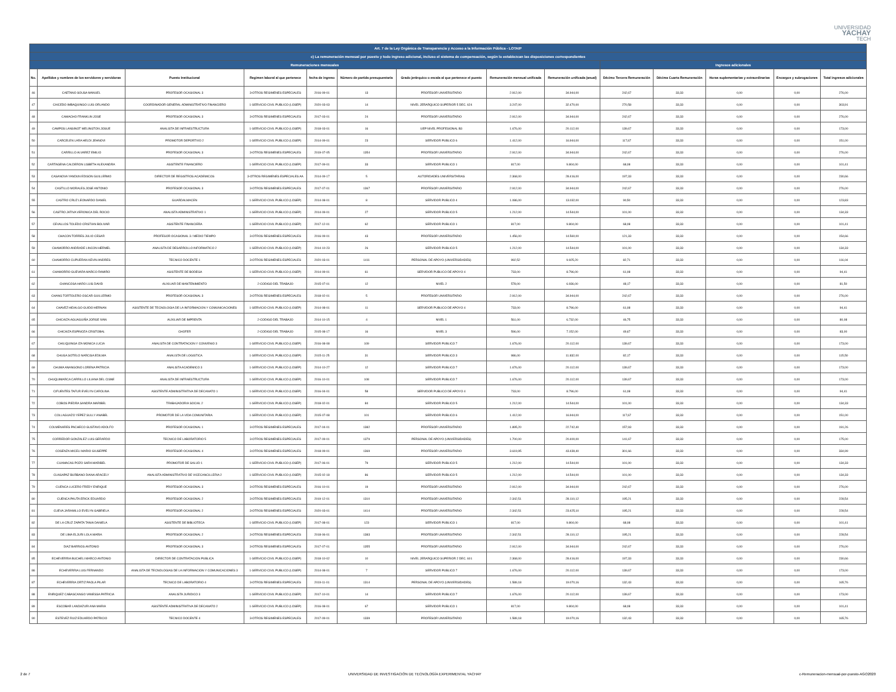UNIVERSIDAD
YACHAY
TECH
| Art. 7 de la Ley Orgánica de Transparencia y Acceso a la Información Pública - LOTAIP | | | | | | | | | | | | | |
| c) La remuneración mensual por puesto y todo ingreso adicional, incluso el sistema de compensación, según lo establezcan las disposiciones correspondientes | | | | | | | | | | | | | |
| Remuneraciones mensuales | | | | | | | | | Ingresos adicionales | | | | |
| No. | Apellidos y nombres de los servidores y servidoras | Puesto Institucional | Regimen laboral al que pertenece | fecha de ingreso | Número de partida presupuestaria | Grado jerárquico o escala al que pertenece el puesto | Remuneración mensual unificada | Remuneración unificada (anual) | Décimo Tercera Remuneración | Décima Cuarta Remuneración | Horas suplementarias y extraordinarias | Encargos y subrogaciones | Total ingresos adicionales |
| 46 | CAETANO SOUSA MANUEL | PROFESOR OCASIONAL 3 | 3-OTROS REGIMENES ESPECIALES | 2016-09-01 | 13 | PROFESOR UNIVERSITARIO | 2.912,00 | 34.944,00 | 242,67 | 33,33 | 0,00 | 0,00 | 276,00 |
| 47 | CAICEDO IMBAQUINGO LUIS ORLANDO | COORDINADOR GENERAL ADMINISTRATIVO FINANCIERO | 1-SERVICIO CIVIL PUBLICO (LOSEP) | 2020-03-03 | 14 | NIVEL JERARQUICO SUPERIOR 5 DEC. 624 | 3.247,00 | 32.470,00 | 270,58 | 33,33 | 0,00 | 0,00 | 303,91 |
| 48 | CAMACHO FRANKLIN JOSE | PROFESOR OCASIONAL 3 | 3-OTROS REGIMENES ESPECIALES | 2017-03-01 | 24 | PROFESOR UNIVERSITARIO | 2.912,00 | 34.944,00 | 242,67 | 33,33 | 0,00 | 0,00 | 276,00 |
| 49 | CAMPOS LANSINOT WELINGTON JOSUE | ANALISTA DE INFRAESTRUCTURA | 1-SERVICIO CIVIL PUBLICO (LOSEP) | 2018-03-01 | 16 | UEP NIVEL PROFESIONAL B3 | 1.676,00 | 20.112,00 | 139,67 | 33,33 | 0,00 | 0,00 | 173,00 |
| 50 | CARCELEN LARA HELDI JEHNOVI | PROMOTOR DEPORTIVO 2 | 1-SERVICIO CIVIL PUBLICO (LOSEP) | 2014-09-01 | 23 | SERVIDOR PUBLICO 6 | 1.412,00 | 16.944,00 | 117,67 | 33,33 | 0,00 | 0,00 | 151,00 |
| 51 | CARRILLO ALVAREZ EMILIO | PROFESOR OCASIONAL 3 | 3-OTROS REGIMENES ESPECIALES | 2019-07-05 | 1354 | PROFESOR UNIVERSITARIO | 2.912,00 | 34.944,00 | 242,67 | 33,33 | 0,00 | 0,00 | 276,00 |
| 52 | CARTAGENA CALDERON LISBETH ALEXANDRA | ASISTENTE FINANCIERO | 1-SERVICIO CIVIL PUBLICO (LOSEP) | 2017-09-01 | 33 | SERVIDOR PUBLICO 1 | 817,00 | 9.804,00 | 68,08 | 33,33 | 0,00 | 0,00 | 101,41 |
| 53 | CASANOVA YANDUN EDISON GUILLERMO | DIRECTOR DE REGISTROS ACADEMICOS | 3-OTROS REGIMENES ESPECIALES AA | 2014-09-17 | 5 | AUTORIDADES UNIVERSITARIAS | 2.368,00 | 28.416,00 | 197,33 | 33,33 | 0,00 | 0,00 | 230,66 |
| 54 | CASTILLO MORALES JOSE ANTONIO | PROFESOR OCASIONAL 3 | 3-OTROS REGIMENES ESPECIALES | 2017-07-01 | 1367 | PROFESOR UNIVERSITARIO | 2.912,00 | 34.944,00 | 242,67 | 33,33 | 0,00 | 0,00 | 276,00 |
| 55 | CASTRO CRUZ LEONARDO DANIEL | GUARDALMACEN | 1-SERVICIO CIVIL PUBLICO (LOSEP) | 2014-08-01 | 8 | SERVIDOR PUBLICO 4 | 1.086,00 | 13.032,00 | 90,50 | 33,33 | 0,00 | 0,00 | 123,83 |
| 56 | CASTRO JATIVA VERONICA DEL ROCIO | ANALISTA ADMINISTRATIVO 1 | 1-SERVICIO CIVIL PUBLICO (LOSEP) | 2014-09-01 | 27 | SERVIDOR PUBLICO 5 | 1.212,00 | 14.544,00 | 101,00 | 33,33 | 0,00 | 0,00 | 134,33 |
| 57 | CEVALLOS TOLEDO CRISTIAN BOLIVAR | ASISTENTE FINANCIERA | 1-SERVICIO CIVIL PUBLICO (LOSEP) | 2017-12-01 | 62 | SERVIDOR PUBLICO 1 | 817,00 | 9.804,00 | 68,08 | 33,33 | 0,00 | 0,00 | 101,41 |
| 58 | CHACON TORRES JULIO CESAR | PROFESOR OCASIONAL 3 / MEDIO TIEMPO | 3-OTROS REGIMENES ESPECIALES | 2016-09-01 | 43 | PROFESOR UNIVERSITARIO | 1.456,00 | 14.560,00 | 121,33 | 33,33 | 0,00 | 0,00 | 154,66 |
| 59 | CHAMORRO ANDRADE LINCON HERMEL | ANALISTA DE DESARROLLO INFORMATICO 2 | 1-SERVICIO CIVIL PUBLICO (LOSEP) | 2014-10-23 | 26 | SERVIDOR PUBLICO 5 | 1.212,00 | 14.544,00 | 101,00 | 33,33 | 0,00 | 0,00 | 134,33 |
| 60 | CHAMORRO CUPUERAN KEVIN ANDRES | TECNICO DOCENTE 1 | 3-OTROS REGIMENES ESPECIALES | 2020-03-01 | 1411 | PERSONAL DE APOYO (UNIVERSIDADES) | 992,52 | 9.925,20 | 82,71 | 33,33 | 0,00 | 0,00 | 116,04 |
| 61 | CHAMORRO GUEVARA MARCO RAMIRO | ASISTENTE DE BODEGA | 1-SERVICIO CIVIL PUBLICO (LOSEP) | 2014-09-01 | 61 | SERVIDOR PUBLICO DE APOYO 4 | 733,00 | 8.796,00 | 61,08 | 33,33 | 0,00 | 0,00 | 94,41 |
| 62 | CHANCOSA HARO LUIS DAVID | AUXILIAR DE MANTENIMIENTO | 2-CODIGO DEL TRABAJO | 2015-07-01 | 12 | NIVEL 2 | 578,00 | 6.936,00 | 48,17 | 33,33 | 0,00 | 0,00 | 81,50 |
| 63 | CHANG TORTOLERO OSCAR GUILLERMO | PROFESOR OCASIONAL 3 | 3-OTROS REGIMENES ESPECIALES | 2018-02-01 | 5 | PROFESOR UNIVERSITARIO | 2.912,00 | 34.944,00 | 242,67 | 33,33 | 0,00 | 0,00 | 276,00 |
| 64 | CHAVEZ HIDALGO GUIDO HERNAN | ASISTENTE DE TECNOLOGIA DE LA INFORMACION Y COMUNICACIONES | 1-SERVICIO CIVIL PUBLICO (LOSEP) | 2014-08-01 | 11 | SERVIDOR PUBLICO DE APOYO 4 | 733,00 | 8.796,00 | 61,08 | 33,33 | 0,00 | 0,00 | 94,41 |
| 65 | CHICAIZA AGUAGUIÑA JORGE IVAN | AUXILIAR DE IMPRENTA | 2-CODIGO DEL TRABAJO | 2014-10-15 | 4 | NIVEL 1 | 561,00 | 6.732,00 | 46,75 | 33,33 | 0,00 | 0,00 | 80,08 |
| 66 | CHICAIZA ESPINOZA CRISTOBAL | CHOFER | 2-CODIGO DEL TRABAJO | 2015-08-17 | 16 | NIVEL 3 | 596,00 | 7.152,00 | 49,67 | 33,33 | 0,00 | 0,00 | 83,00 |
| 67 | CHILIQUINGA IZA MONICA LUCIA | ANALISTA DE CONTRATACION Y CONVENIO 3 | 1-SERVICIO CIVIL PUBLICO (LOSEP) | 2016-08-08 | 109 | SERVIDOR PUBLICO 7 | 1.676,00 | 20.112,00 | 139,67 | 33,33 | 0,00 | 0,00 | 173,00 |
| 68 | CHUGA SOTELO NARCISA EDILMA | ANALISTA DE LOGISTICA | 1-SERVICIO CIVIL PUBLICO (LOSEP) | 2015-11-25 | 31 | SERVIDOR PUBLICO 3 | 986,00 | 11.832,00 | 82,17 | 33,33 | 0,00 | 0,00 | 115,50 |
| 69 | CHUMA ANANGONO LORENA PATRICIA | ANALISTA ACADEMICO 3 | 1-SERVICIO CIVIL PUBLICO (LOSEP) | 2014-10-27 | 12 | SERVIDOR PUBLICO 7 | 1.676,00 | 20.112,00 | 139,67 | 33,33 | 0,00 | 0,00 | 173,00 |
| 70 | CHUQUIMARCA CARRILLO LILIANA DEL CISNE | ANALISTA DE INFRAESTRUCTURA | 1-SERVICIO CIVIL PUBLICO (LOSEP) | 2016-10-01 | 108 | SERVIDOR PUBLICO 7 | 1.676,00 | 20.112,00 | 139,67 | 33,33 | 0,00 | 0,00 | 173,00 |
| 71 | CIFUENTES TAFUR EVELYN CAROLINA | ASISTENTE ADMINISTRATIVA DE DECANATO 1 | 1-SERVICIO CIVIL PUBLICO (LOSEP) | 2016-04-01 | 58 | SERVIDOR PUBLICO DE APOYO 4 | 733,00 | 8.796,00 | 61,08 | 33,33 | 0,00 | 0,00 | 94,41 |
| 72 | COBOS PIEDRA SANDRA MARIBEL | TRABAJADOR/A SOCIAL 2 | 1-SERVICIO CIVIL PUBLICO (LOSEP) | 2018-02-01 | 84 | SERVIDOR PUBLICO 5 | 1.212,00 | 14.544,00 | 101,00 | 33,33 | 0,00 | 0,00 | 134,33 |
| 73 | COLLAGUAZO YEPEZ SULLY ANABEL | PROMOTOR DE LA VIDA COMUNITARIA | 1-SERVICIO CIVIL PUBLICO (LOSEP) | 2015-07-08 | 101 | SERVIDOR PUBLICO 6 | 1.412,00 | 16.944,00 | 117,67 | 33,33 | 0,00 | 0,00 | 151,00 |
| 74 | COLMENARES PACHECO GUSTAVO ADOLFO | PROFESOR OCASIONAL 1 | 3-OTROS REGIMENES ESPECIALES | 2017-04-01 | 1382 | PROFESOR UNIVERSITARIO | 1.895,20 | 22.742,40 | 157,93 | 33,33 | 0,00 | 0,00 | 191,26 |
| 75 | CORREDOR GONZALEZ LUIS GERARDO | TECNICO DE LABORATORIO 5 | 3-OTROS REGIMENES ESPECIALES | 2017-09-01 | 1379 | PERSONAL DE APOYO (UNIVERSIDADES) | 1.700,00 | 20.400,00 | 141,67 | 33,33 | 0,00 | 0,00 | 175,00 |
| 76 | COSENZA MICELI MARIO GIUSEPPE | PROFESOR OCASIONAL 4 | 3-OTROS REGIMENES ESPECIALES | 2018-09-01 | 1369 | PROFESOR UNIVERSITARIO | 3.619,95 | 43.439,40 | 301,66 | 33,33 | 0,00 | 0,00 | 334,99 |
| 77 | CUAMACAS POZO SARA MARIBEL | PROMOTOR DE SALUD 1 | 1-SERVICIO CIVIL PUBLICO (LOSEP) | 2017-06-01 | 79 | SERVIDOR PUBLICO 5 | 1.212,00 | 14.544,00 | 101,00 | 33,33 | 0,00 | 0,00 | 134,33 |
| 78 | CUASAPAZ BURBANO DIANA ARACELY | ANALISTA ADMINISTRATIVO DE VICECANCILLERIA 2 | 1-SERVICIO CIVIL PUBLICO (LOSEP) | 2015-02-18 | 86 | SERVIDOR PUBLICO 5 | 1.212,00 | 14.544,00 | 101,00 | 33,33 | 0,00 | 0,00 | 134,33 |
| 79 | CUENCA LUCERO FREDY ENRIQUE | PROFESOR OCASIONAL 3 | 3-OTROS REGIMENES ESPECIALES | 2016-10-01 | 19 | PROFESOR UNIVERSITARIO | 2.912,00 | 34.944,00 | 242,67 | 33,33 | 0,00 | 0,00 | 276,00 |
| 80 | CUENCA PAUTA ERICK EDUARDO | PROFESOR OCASIONAL 2 | 3-OTROS REGIMENES ESPECIALES | 2019-12-01 | 1310 | PROFESOR UNIVERSITARIO | 2.342,51 | 28.110,12 | 195,21 | 33,33 | 0,00 | 0,00 | 228,54 |
| 81 | CUEVA JARAMILLO EVELYN GABRIELA | PROFESOR OCASIONAL 2 | 3-OTROS REGIMENES ESPECIALES | 2020-03-01 | 1414 | PROFESOR UNIVERSITARIO | 2.342,51 | 23.425,10 | 195,21 | 33,33 | 0,00 | 0,00 | 228,54 |
| 82 | DE LA CRUZ ZAPATA TANIA DANIELA | ASISTENTE DE BIBLIOTECA | 1-SERVICIO CIVIL PUBLICO (LOSEP) | 2017-08-01 | 123 | SERVIDOR PUBLICO 1 | 817,00 | 9.804,00 | 68,08 | 33,33 | 0,00 | 0,00 | 101,41 |
| 83 | DE LIMA ELJURI LOLA MARIA | PROFESOR OCASIONAL 2 | 3-OTROS REGIMENES ESPECIALES | 2018-06-01 | 1383 | PROFESOR UNIVERSITARIO | 2.342,51 | 28.110,12 | 195,21 | 33,33 | 0,00 | 0,00 | 228,54 |
| 84 | DIAZ BARRIOS ANTONIO | PROFESOR OCASIONAL 3 | 3-OTROS REGIMENES ESPECIALES | 2017-07-01 | 1355 | PROFESOR UNIVERSITARIO | 2.912,00 | 34.944,00 | 242,67 | 33,33 | 0,00 | 0,00 | 276,00 |
| 85 | ECHEVERRIA BUCHELI MARCO ANTONIO | DIRECTOR DE CONTRATACION PUBLICA | 1-SERVICIO CIVIL PUBLICO (LOSEP) | 2018-10-02 | 10 | NIVEL JERARQUICO SUPERIOR 2 DEC. 601 | 2.368,00 | 28.416,00 | 197,33 | 33,33 | 0,00 | 0,00 | 230,66 |
| 86 | ECHEVERRIA LUIS FERNANDO | ANALISTA DE TECNOLOGIAS DE LA INFORMACION Y COMUNICACIONES 3 | 1-SERVICIO CIVIL PUBLICO (LOSEP) | 2014-08-01 | 7 | SERVIDOR PUBLICO 7 | 1.676,00 | 20.112,00 | 139,67 | 33,33 | 0,00 | 0,00 | 173,00 |
| 87 | ECHEVERRIA ORTIZ PAOLA PILAR | TECNICO DE LABORATORIO 4 | 3-OTROS REGIMENES ESPECIALES | 2019-11-01 | 1314 | PERSONAL DE APOYO (UNIVERSIDADES) | 1.589,18 | 19.070,16 | 132,43 | 33,33 | 0,00 | 0,00 | 165,76 |
| 88 | ENRIQUEZ CABASCANGO VANESSA PATRICIA | ANALISTA JURIDICO 3 | 1-SERVICIO CIVIL PUBLICO (LOSEP) | 2017-10-01 | 14 | SERVIDOR PUBLICO 7 | 1.676,00 | 20.112,00 | 139,67 | 33,33 | 0,00 | 0,00 | 173,00 |
| 89 | ESCOBAR LANDAZURI ANA MARIA | ASISTENTE ADMINISTRATIVA DE DECANATO 2 | 1-SERVICIO CIVIL PUBLICO (LOSEP) | 2016-08-01 | 67 | SERVIDOR PUBLICO 1 | 817,00 | 9.804,00 | 68,08 | 33,33 | 0,00 | 0,00 | 101,41 |
| 90 | ESTEVEZ RUIZ EDUARDO PATRICIO | TECNICO DOCENTE 4 | 3-OTROS REGIMENES ESPECIALES | 2017-09-01 | 1339 | PROFESOR UNIVERSITARIO | 1.589,18 | 19.070,16 | 132,43 | 33,33 | 0,00 | 0,00 | 165,76 |
2 de 7 UNIVERSIDAD DE INVESTIGACIÓN DE TECNOLOGÍA EXPERIMENTAL YACHAY c-Remuneracion-mensual-por-puesto-AGO2020